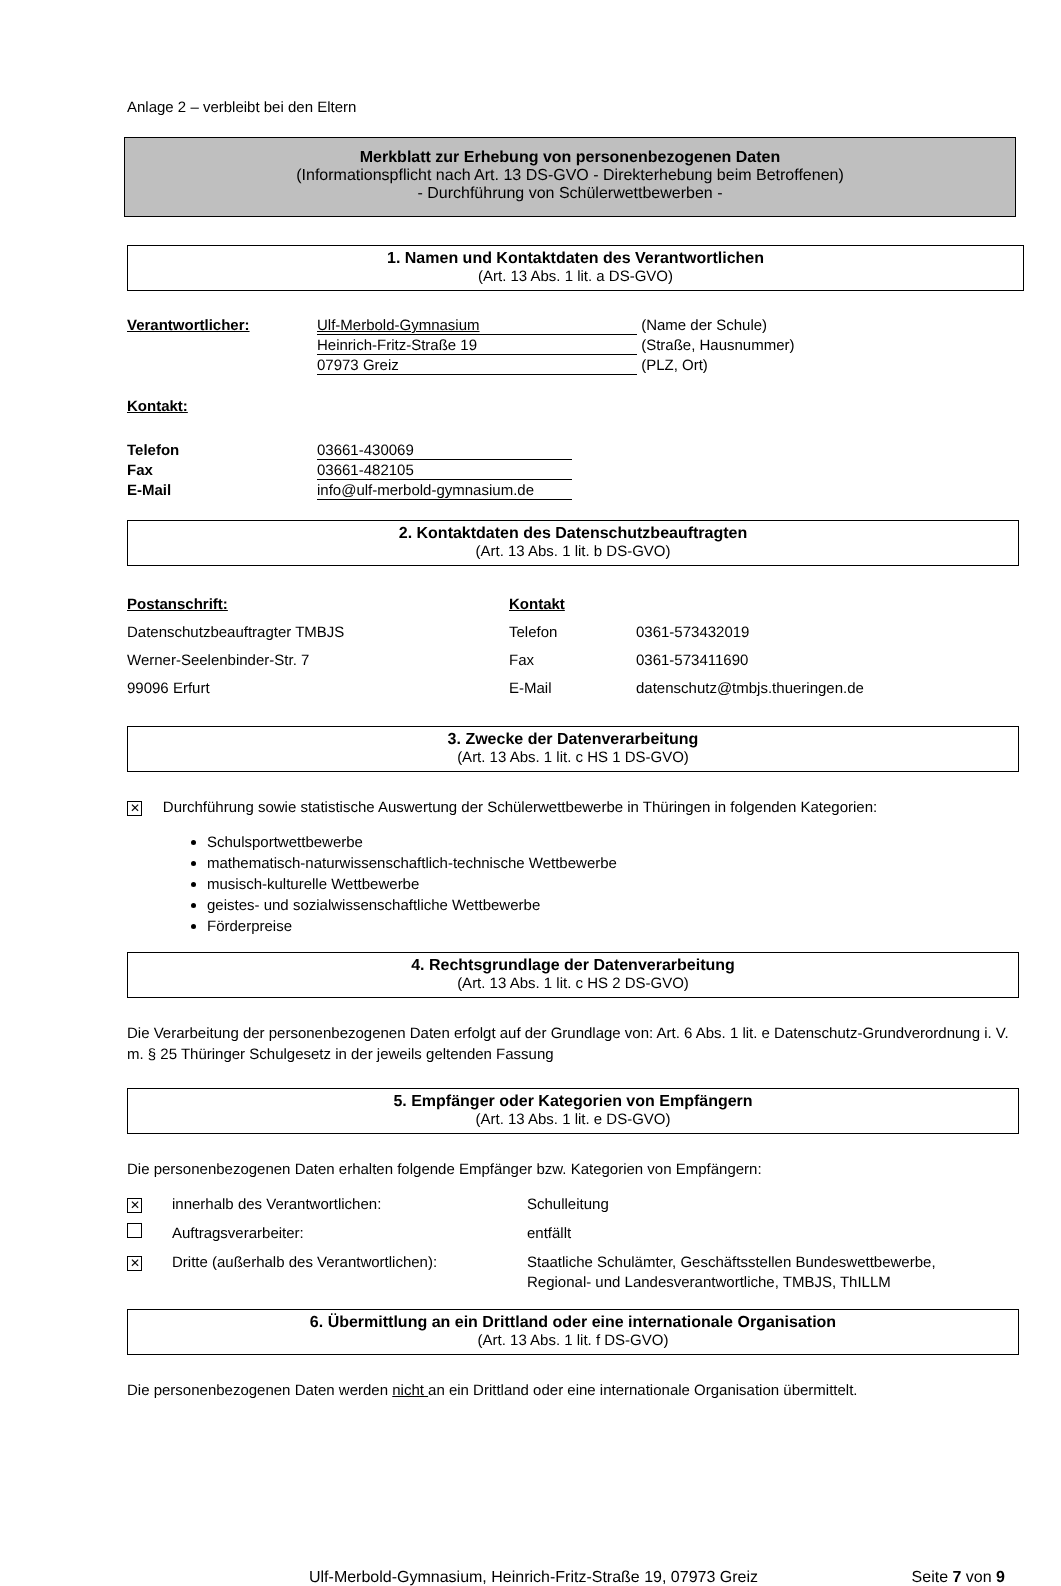Anlage 2 – verbleibt bei den Eltern
Merkblatt zur Erhebung von personenbezogenen Daten
(Informationspflicht nach Art. 13 DS-GVO - Direkterhebung beim Betroffenen)
- Durchführung von Schülerwettbewerben -
1. Namen und Kontaktdaten des Verantwortlichen
(Art. 13 Abs. 1 lit. a DS-GVO)
| Verantwortlicher: | Ulf-Merbold-Gymnasium | (Name der Schule) |
| | Heinrich-Fritz-Straße 19 | (Straße, Hausnummer) |
| | 07973 Greiz | (PLZ, Ort) |
Kontakt:
| Telefon | 03661-430069 |
| Fax | 03661-482105 |
| E-Mail | info@ulf-merbold-gymnasium.de |
2. Kontaktdaten des Datenschutzbeauftragten
(Art. 13 Abs. 1 lit. b DS-GVO)
| Postanschrift: | Kontakt | |
| Datenschutzbeauftragter TMBJS | Telefon | 0361-573432019 |
| Werner-Seelenbinder-Str. 7 | Fax | 0361-573411690 |
| 99096 Erfurt | E-Mail | datenschutz@tmbjs.thueringen.de |
3. Zwecke der Datenverarbeitung
(Art. 13 Abs. 1 lit. c HS 1 DS-GVO)
✕ Durchführung sowie statistische Auswertung der Schülerwettbewerbe in Thüringen in folgenden Kategorien:
Schulsportwettbewerbe
mathematisch-naturwissenschaftlich-technische Wettbewerbe
musisch-kulturelle Wettbewerbe
geistes- und sozialwissenschaftliche Wettbewerbe
Förderpreise
4. Rechtsgrundlage der Datenverarbeitung
(Art. 13 Abs. 1 lit. c HS 2 DS-GVO)
Die Verarbeitung der personenbezogenen Daten erfolgt auf der Grundlage von: Art. 6 Abs. 1 lit. e Datenschutz-Grundverordnung i. V. m. § 25 Thüringer Schulgesetz in der jeweils geltenden Fassung
5. Empfänger oder Kategorien von Empfängern
(Art. 13 Abs. 1 lit. e DS-GVO)
Die personenbezogenen Daten erhalten folgende Empfänger bzw. Kategorien von Empfängern:
| ✕ | innerhalb des Verantwortlichen: | Schulleitung |
| | Auftragsverarbeiter: | entfällt |
| ✕ | Dritte (außerhalb des Verantwortlichen): | Staatliche Schulämter, Geschäftsstellen Bundeswettbewerbe, Regional- und Landesverantwortliche, TMBJS, ThILLM |
6. Übermittlung an ein Drittland oder eine internationale Organisation
(Art. 13 Abs. 1 lit. f DS-GVO)
Die personenbezogenen Daten werden nicht an ein Drittland oder eine internationale Organisation übermittelt.
Ulf-Merbold-Gymnasium, Heinrich-Fritz-Straße 19, 07973 Greiz Seite 7 von 9